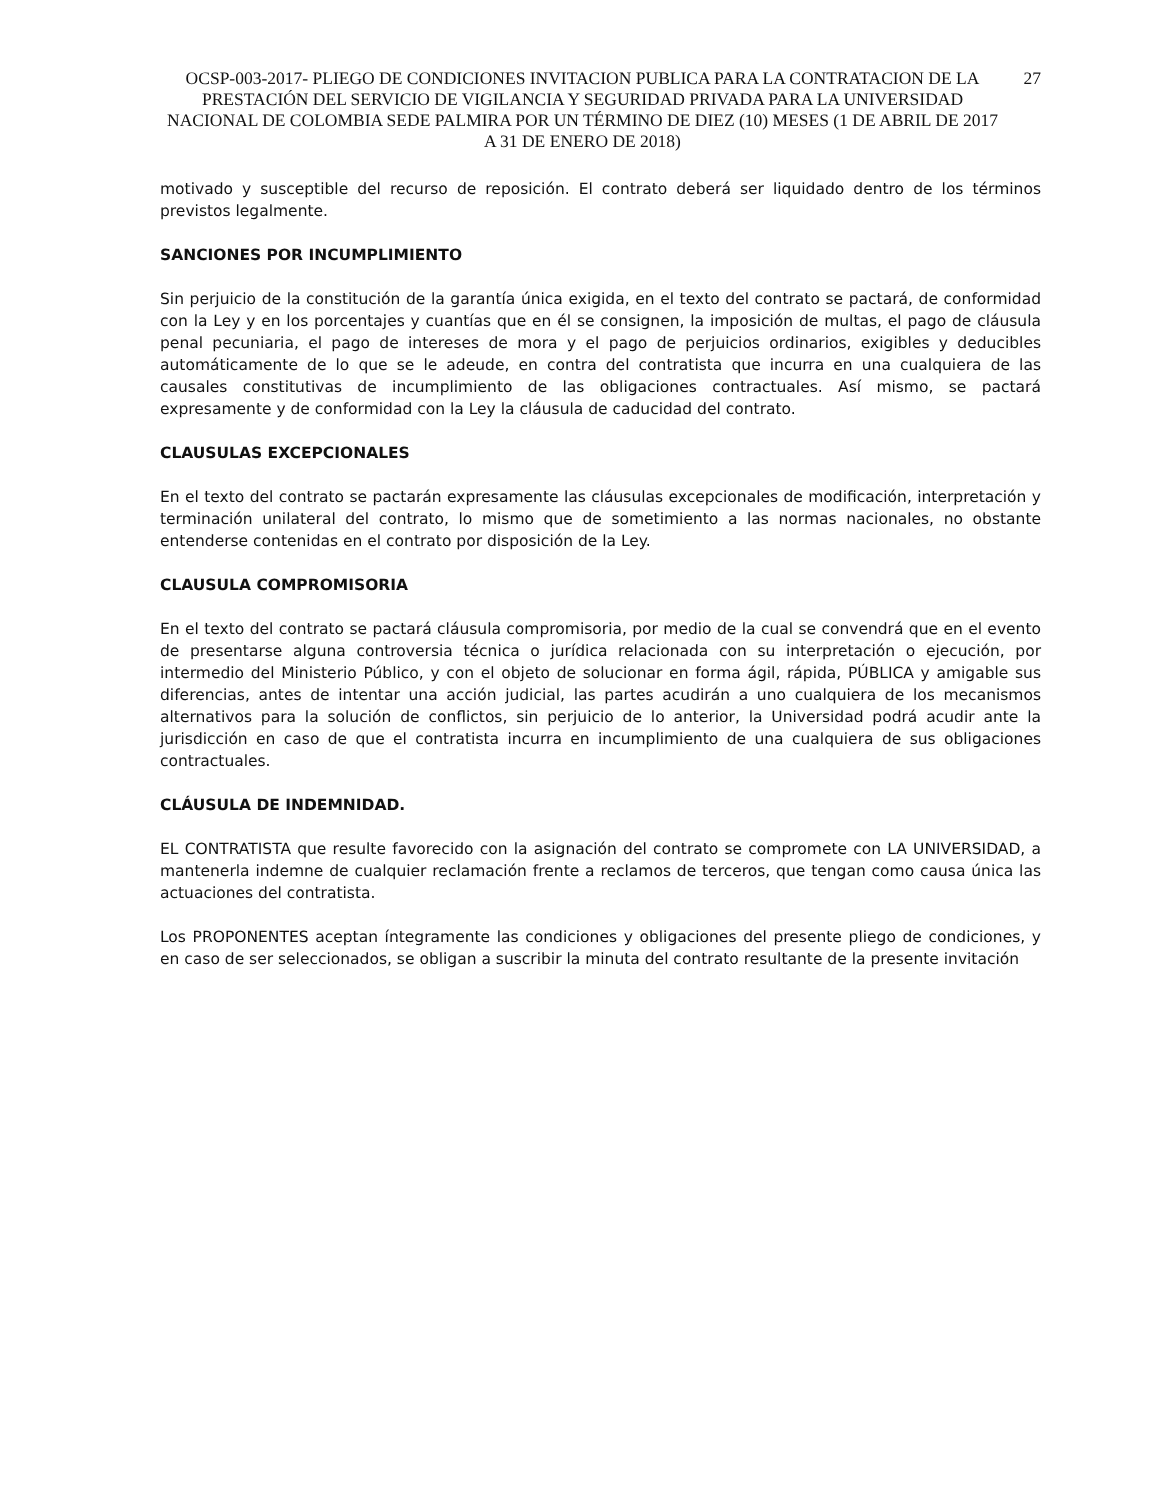OCSP-003-2017- PLIEGO DE CONDICIONES INVITACION PUBLICA PARA LA CONTRATACION DE LA PRESTACIÓN DEL SERVICIO DE VIGILANCIA Y SEGURIDAD PRIVADA PARA LA UNIVERSIDAD NACIONAL DE COLOMBIA SEDE PALMIRA POR UN TÉRMINO DE DIEZ (10) MESES (1 DE ABRIL DE 2017 A 31 DE ENERO DE 2018)
27
motivado y susceptible del recurso de reposición. El contrato deberá ser liquidado dentro de los términos previstos legalmente.
SANCIONES POR INCUMPLIMIENTO
Sin perjuicio de la constitución de la garantía única exigida, en el texto del contrato se pactará, de conformidad con la Ley y en los porcentajes y cuantías que en él se consignen, la imposición de multas, el pago de cláusula penal pecuniaria, el pago de intereses de mora y el pago de perjuicios ordinarios, exigibles y deducibles automáticamente de lo que se le adeude, en contra del contratista que incurra en una cualquiera de las causales constitutivas de incumplimiento de las obligaciones contractuales. Así mismo, se pactará expresamente y de conformidad con la Ley la cláusula de caducidad del contrato.
CLAUSULAS EXCEPCIONALES
En el texto del contrato se pactarán expresamente las cláusulas excepcionales de modificación, interpretación y terminación unilateral del contrato, lo mismo que de sometimiento a las normas nacionales, no obstante entenderse contenidas en el contrato por disposición de la Ley.
CLAUSULA COMPROMISORIA
En el texto del contrato se pactará cláusula compromisoria, por medio de la cual se convendrá que en el evento de presentarse alguna controversia técnica o jurídica relacionada con su interpretación o ejecución, por intermedio del Ministerio Público, y con el objeto de solucionar en forma ágil, rápida, PÚBLICA y amigable sus diferencias, antes de intentar una acción judicial, las partes acudirán a uno cualquiera de los mecanismos alternativos para la solución de conflictos, sin perjuicio de lo anterior, la Universidad podrá acudir ante la jurisdicción en caso de que el contratista incurra en incumplimiento de una cualquiera de sus obligaciones contractuales.
CLÁUSULA DE INDEMNIDAD.
EL CONTRATISTA que resulte favorecido con la asignación del contrato se compromete con LA UNIVERSIDAD, a mantenerla indemne de cualquier reclamación frente a reclamos de terceros, que tengan como causa única las actuaciones del contratista.
Los PROPONENTES aceptan íntegramente las condiciones y obligaciones del presente pliego de condiciones, y en caso de ser seleccionados, se obligan a suscribir la minuta del contrato resultante de la presente invitación